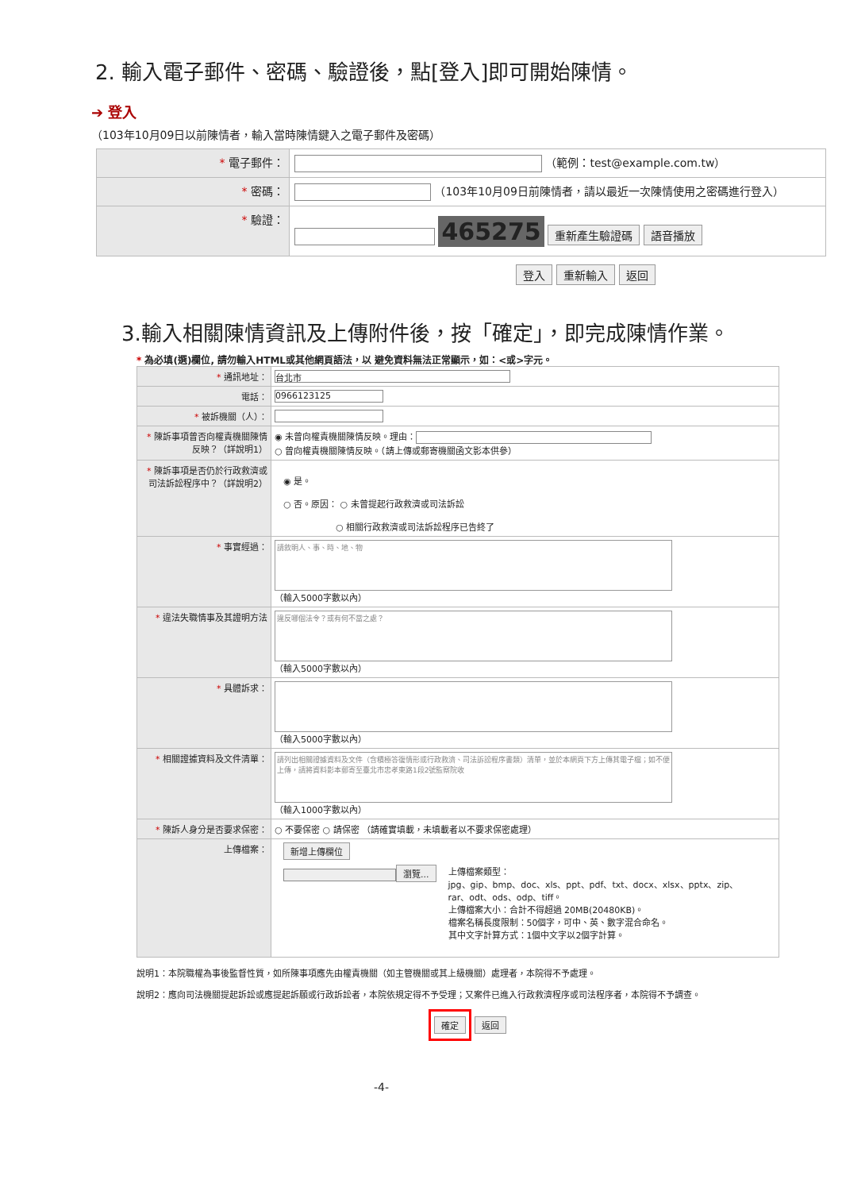2. 輸入電子郵件、密碼、驗證後，點[登入]即可開始陳情。
➔ 登入
（103年10月09日以前陳情者，輸入當時陳情鍵入之電子郵件及密碼）
| * 電子郵件： | （範例：test@example.com.tw） |
| * 密碼： | （103年10月09日前陳情者，請以最近一次陳情使用之密碼進行登入） |
| * 驗證： | 465275 重新產生驗證碼 語音播放 |
登入 重新輸入 返回
3.輸入相關陳情資訊及上傳附件後，按「確定」，即完成陳情作業。
* 為必填(選)欄位, 請勿輸入HTML或其他網頁語法，以 避免資料無法正常顯示，如：<或>字元。
| * 通訊地址： | 台北市 |
| 電話： | 0966123125 |
| * 被訴機關（人）： | |
| * 陳訴事項曾否向權責機關陳情反映？（詳說明1） | ◉ 未曾向權責機關陳情反映。理由： ○ 曾向權責機關陳情反映。（請上傳或郵寄機關函文影本供參） |
| * 陳訴事項是否仍於行政救濟或司法訴訟程序中？（詳說明2） | ◉ 是。 ○ 否。原因： ○ 未曾提起行政救濟或司法訴訟 ○ 相關行政救濟或司法訴訟程序已告終了 |
| * 事實經過： | 請敘明人、事、時、地、物 （輸入5000字數以內） |
| * 違法失職情事及其證明方法 | 違反哪個法令？或有何不當之處？ （輸入5000字數以內） |
| * 具體訴求： | （輸入5000字數以內） |
| * 相關證據資料及文件清單： | 請列出相關證據資料及文件（含積極答復情形或行政救濟、司法訴訟程序書類）清單，並於本網頁下方上傳其電子檔；如不便上傳，請將資料影本郵寄至臺北市忠孝東路1段2號監察院收 （輸入1000字數以內） |
| * 陳訴人身分是否要求保密： | ○ 不要保密 ○ 請保密 （請確實填載，未填載者以不要求保密處理） |
| 上傳檔案： | 新增上傳欄位 瀏覽... 上傳檔案類型： jpg、gip、bmp、doc、xls、ppt、pdf、txt、docx、xlsx、pptx、zip、 rar、odt、ods、odp、tiff。 上傳檔案大小：合計不得超過 20MB(20480KB)。 檔案名稱長度限制：50個字，可中、英、數字混合命名。 其中文字計算方式：1個中文字以2個字計算。 |
說明1：本院職權為事後監督性質，如所陳事項應先由權責機關（如主管機關或其上級機關）處理者，本院得不予處理。
說明2：應向司法機關提起訴訟或應提起訴願或行政訴訟者，本院依規定得不予受理；又案件已進入行政救濟程序或司法程序者，本院得不予調查。
確定 返回
-4-